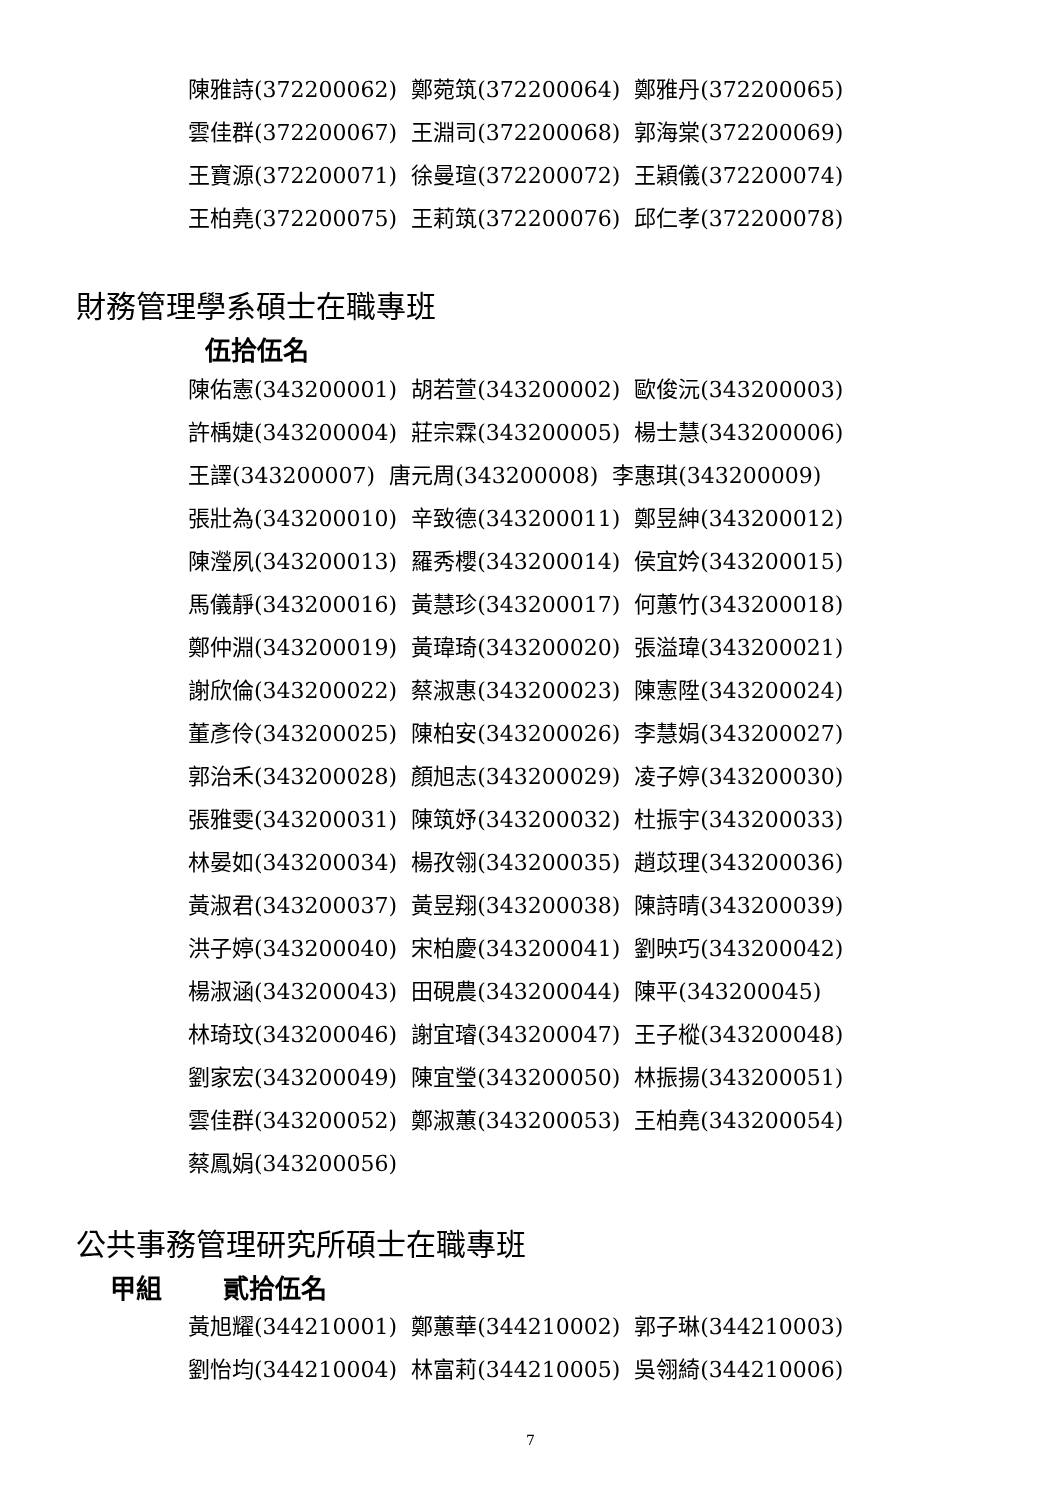陳雅詩(372200062) 鄭菀筑(372200064) 鄭雅丹(372200065) 雲佳群(372200067) 王淵司(372200068) 郭海棠(372200069) 王寶源(372200071) 徐曼瑄(372200072) 王穎儀(372200074) 王柏堯(372200075) 王莉筑(372200076) 邱仁孝(372200078)
財務管理學系碩士在職專班
伍拾伍名
陳佑憲(343200001) 胡若萱(343200002) 歐俊沅(343200003) 許楀婕(343200004) 莊宗霖(343200005) 楊士慧(343200006) 王譯(343200007) 唐元周(343200008) 李惠琪(343200009) 張壯為(343200010) 辛致德(343200011) 鄭昱紳(343200012) 陳瀅夙(343200013) 羅秀櫻(343200014) 侯宜妗(343200015) 馬儀靜(343200016) 黃慧珍(343200017) 何蕙竹(343200018) 鄭仲淵(343200019) 黃瑋琦(343200020) 張溢瑋(343200021) 謝欣倫(343200022) 蔡淑惠(343200023) 陳憲陞(343200024) 董彥伶(343200025) 陳柏安(343200026) 李慧娟(343200027) 郭治禾(343200028) 顏旭志(343200029) 凌子婷(343200030) 張雅雯(343200031) 陳筑妤(343200032) 杜振宇(343200033) 林晏如(343200034) 楊孜翎(343200035) 趙苡理(343200036) 黃淑君(343200037) 黃昱翔(343200038) 陳詩晴(343200039) 洪子婷(343200040) 宋柏慶(343200041) 劉映巧(343200042) 楊淑涵(343200043) 田硯農(343200044) 陳平(343200045) 林琦玟(343200046) 謝宜璿(343200047) 王子樅(343200048) 劉家宏(343200049) 陳宜瑩(343200050) 林振揚(343200051) 雲佳群(343200052) 鄭淑蕙(343200053) 王柏堯(343200054) 蔡鳳娟(343200056)
公共事務管理研究所碩士在職專班
甲組　　 貳拾伍名
黃旭耀(344210001) 鄭蕙華(344210002) 郭子琳(344210003) 劉怡均(344210004) 林富莉(344210005) 吳翎綺(344210006)
7